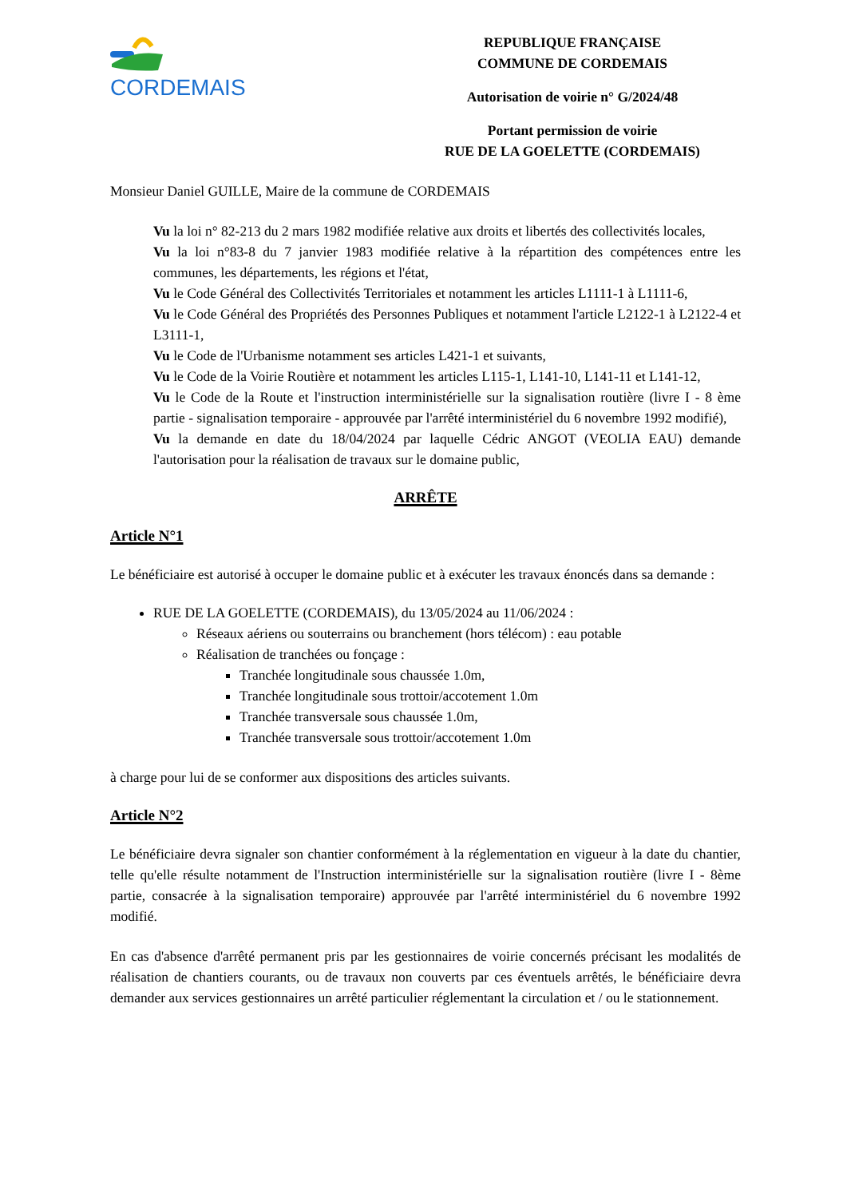CORDEMAIS
REPUBLIQUE FRANÇAISE
COMMUNE DE CORDEMAIS
Autorisation de voirie n° G/2024/48
Portant permission de voirie
RUE DE LA GOELETTE (CORDEMAIS)
Monsieur Daniel GUILLE, Maire de la commune de CORDEMAIS
Vu la loi n° 82-213 du 2 mars 1982 modifiée relative aux droits et libertés des collectivités locales,
Vu la loi n°83-8 du 7 janvier 1983 modifiée relative à la répartition des compétences entre les communes, les départements, les régions et l'état,
Vu le Code Général des Collectivités Territoriales et notamment les articles L1111-1 à L1111-6,
Vu le Code Général des Propriétés des Personnes Publiques et notamment l'article L2122-1 à L2122-4 et L3111-1,
Vu le Code de l'Urbanisme notamment ses articles L421-1 et suivants,
Vu le Code de la Voirie Routière et notamment les articles L115-1, L141-10, L141-11 et L141-12,
Vu le Code de la Route et l'instruction interministérielle sur la signalisation routière (livre I - 8 ème partie - signalisation temporaire - approuvée par l'arrêté interministériel du 6 novembre 1992 modifié),
Vu la demande en date du 18/04/2024 par laquelle Cédric ANGOT (VEOLIA EAU) demande l'autorisation pour la réalisation de travaux sur le domaine public,
ARRÊTE
Article N°1
Le bénéficiaire est autorisé à occuper le domaine public et à exécuter les travaux énoncés dans sa demande :
RUE DE LA GOELETTE (CORDEMAIS), du 13/05/2024 au 11/06/2024 :
Réseaux aériens ou souterrains ou branchement (hors télécom) : eau potable
Réalisation de tranchées ou fonçage :
Tranchée longitudinale sous chaussée 1.0m,
Tranchée longitudinale sous trottoir/accotement 1.0m
Tranchée transversale sous chaussée 1.0m,
Tranchée transversale sous trottoir/accotement 1.0m
à charge pour lui de se conformer aux dispositions des articles suivants.
Article N°2
Le bénéficiaire devra signaler son chantier conformément à la réglementation en vigueur à la date du chantier, telle qu'elle résulte notamment de l'Instruction interministérielle sur la signalisation routière (livre I - 8ème partie, consacrée à la signalisation temporaire) approuvée par l'arrêté interministériel du 6 novembre 1992 modifié.
En cas d'absence d'arrêté permanent pris par les gestionnaires de voirie concernés précisant les modalités de réalisation de chantiers courants, ou de travaux non couverts par ces éventuels arrêtés, le bénéficiaire devra demander aux services gestionnaires un arrêté particulier réglementant la circulation et / ou le stationnement.